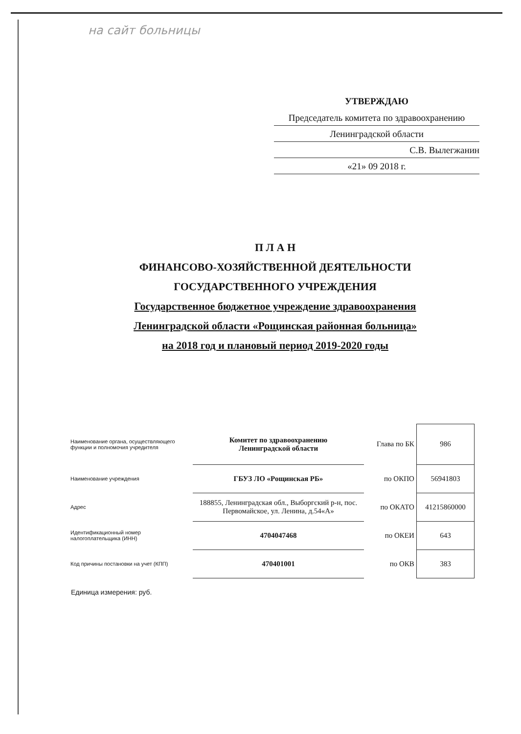на сайт больницы
УТВЕРЖДАЮ
Председатель комитета по здравоохранению
Ленинградской области
С.В. Вылегжанин
«21» 09 2018 г.
П Л А Н
ФИНАНСОВО-ХОЗЯЙСТВЕННОЙ ДЕЯТЕЛЬНОСТИ
ГОСУДАРСТВЕННОГО УЧРЕЖДЕНИЯ
Государственное бюджетное учреждение здравоохранения
Ленинградской области «Рощинская районная больница»
на 2018 год и плановый период 2019-2020 годы
| Наименование органа, осуществляющего функции и полномочия учредителя | Комитет по здравоохранению Ленинградской области | Глава по БК | 986 |
| Наименование учреждения | ГБУЗ ЛО «Рощинская РБ» | по ОКПО | 56941803 |
| Адрес | 188855, Ленинградская обл., Выборгский р-н, пос. Первомайское, ул. Ленина, д.54«А» | по ОКАТО | 41215860000 |
| Идентификационный номер налогоплательщика (ИНН) | 4704047468 | по ОКЕИ | 643 |
| Код причины постановки на учет (КПП) | 470401001 | по ОКВ | 383 |
Единица измерения: руб.